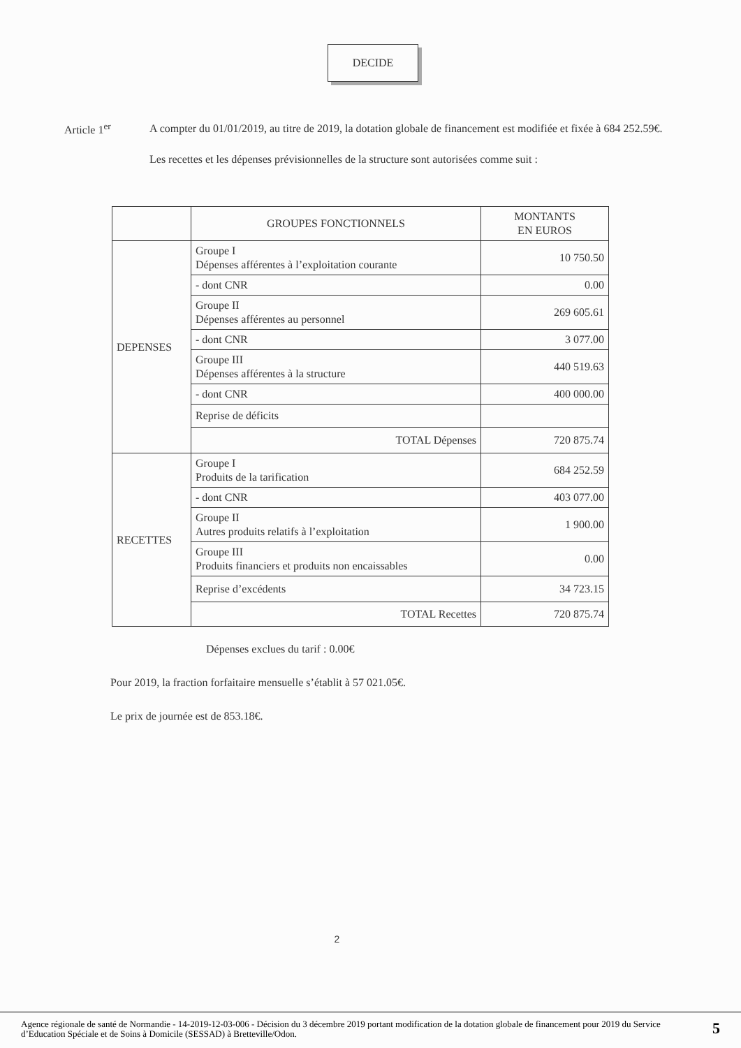DECIDE
Article 1<sup>er</sup>
A compter du 01/01/2019, au titre de 2019, la dotation globale de financement est modifiée et fixée à 684 252.59€.
Les recettes et les dépenses prévisionnelles de la structure sont autorisées comme suit :
| | GROUPES FONCTIONNELS | MONTANTS EN EUROS |
| --- | --- | --- |
| DEPENSES | Groupe I Dépenses afférentes à l’exploitation courante | 10 750.50 |
| | - dont CNR | 0.00 |
| | Groupe II Dépenses afférentes au personnel | 269 605.61 |
| | - dont CNR | 3 077.00 |
| | Groupe III Dépenses afférentes à la structure | 440 519.63 |
| | - dont CNR | 400 000.00 |
| | Reprise de déficits | |
| | TOTAL Dépenses | 720 875.74 |
| RECETTES | Groupe I Produits de la tarification | 684 252.59 |
| | - dont CNR | 403 077.00 |
| | Groupe II Autres produits relatifs à l’exploitation | 1 900.00 |
| | Groupe III Produits financiers et produits non encaissables | 0.00 |
| | Reprise d’excédents | 34 723.15 |
| | TOTAL Recettes | 720 875.74 |
Dépenses exclues du tarif : 0.00€
Pour 2019, la fraction forfaitaire mensuelle s’établit à 57 021.05€.
Le prix de journée est de 853.18€.
2
Agence régionale de santé de Normandie - 14-2019-12-03-006 - Décision du 3 décembre 2019 portant modification de la dotation globale de financement pour 2019 du Service d’Education Spéciale et de Soins à Domicile (SESSAD) à Bretteville/Odon.
5